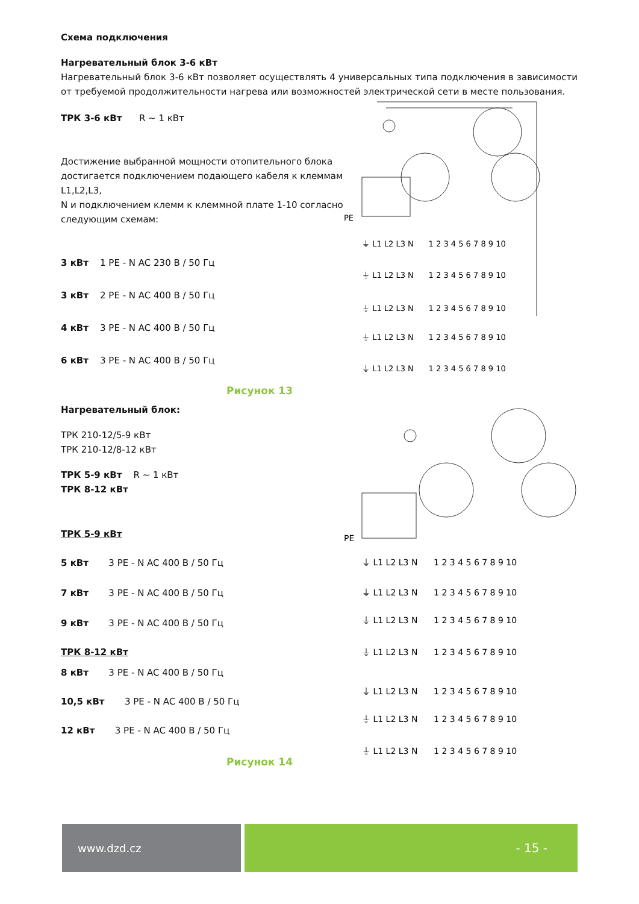Схема подключения
Нагревательный блок 3-6 кВт
Нагревательный блок 3-6 кВт позволяет осуществлять 4 универсальных типа подключения в зависимости от требуемой продолжительности нагрева или возможностей электрической сети в месте пользования.
ТРК 3-6 кВт R ~ 1 кВт
Достижение выбранной мощности отопительного блока достигается подключением подающего кабеля к клеммам L1,L2,L3,
N и подключением клемм к клеммной плате 1-10 согласно следующим схемам:
3 кВт 1 PE - N AC 230 В / 50 Гц
3 кВт 2 PE - N AC 400 В / 50 Гц
4 кВт 3 PE - N AC 400 В / 50 Гц
6 кВт 3 PE - N AC 400 В / 50 Гц
PE
⏚ L1 L2 L3 N 1 2 3 4 5 6 7 8 9 10
⏚ L1 L2 L3 N 1 2 3 4 5 6 7 8 9 10
⏚ L1 L2 L3 N 1 2 3 4 5 6 7 8 9 10
⏚ L1 L2 L3 N 1 2 3 4 5 6 7 8 9 10
⏚ L1 L2 L3 N 1 2 3 4 5 6 7 8 9 10
Рисунок 13
Нагревательный блок:
ТРК 210-12/5-9 кВт
ТРК 210-12/8-12 кВт
ТРК 5-9 кВт R ~ 1 кВт
ТРК 8-12 кВт
ТРК 5-9 кВт
5 кВт 3 PE - N AC 400 В / 50 Гц
7 кВт 3 PE - N AC 400 В / 50 Гц
9 кВт 3 PE - N AC 400 В / 50 Гц
ТРК 8-12 кВт
8 кВт 3 PE - N AC 400 В / 50 Гц
10,5 кВт 3 PE - N AC 400 В / 50 Гц
12 кВт 3 PE - N AC 400 В / 50 Гц
Рисунок 14
PE
⏚ L1 L2 L3 N 1 2 3 4 5 6 7 8 9 10
⏚ L1 L2 L3 N 1 2 3 4 5 6 7 8 9 10
⏚ L1 L2 L3 N 1 2 3 4 5 6 7 8 9 10
⏚ L1 L2 L3 N 1 2 3 4 5 6 7 8 9 10
⏚ L1 L2 L3 N 1 2 3 4 5 6 7 8 9 10
⏚ L1 L2 L3 N 1 2 3 4 5 6 7 8 9 10
⏚ L1 L2 L3 N 1 2 3 4 5 6 7 8 9 10
www.dzd.cz - 15 -